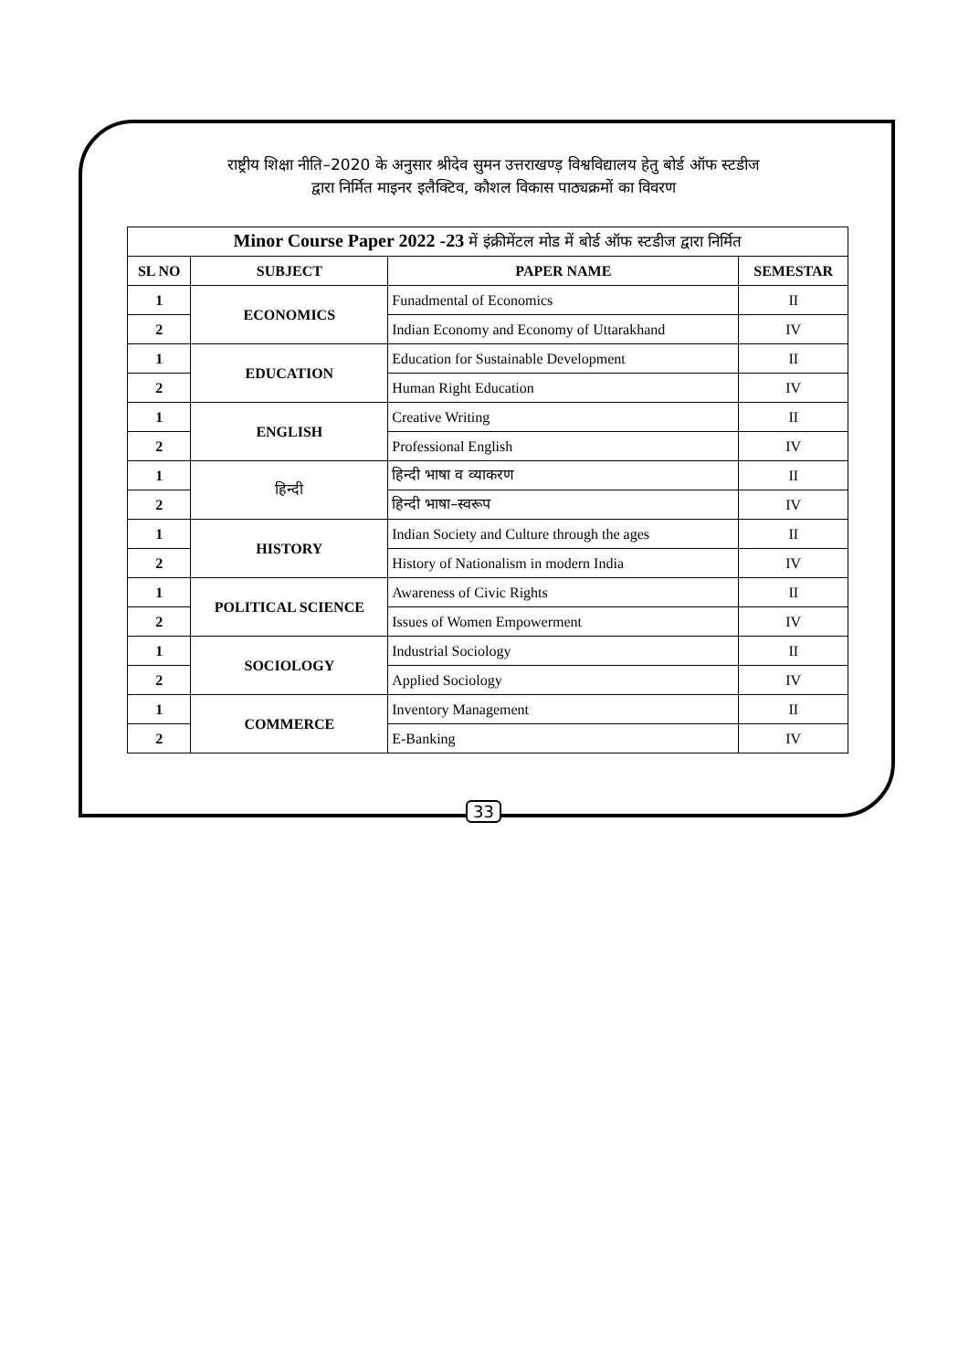राष्ट्रीय शिक्षा नीति–2020 के अनुसार श्रीदेव सुमन उत्तराखण्ड़ विश्वविद्यालय हेतु बोर्ड ऑफ स्टडीज
द्वारा निर्मित माइनर इलैक्टिव, कौशल विकास पाठ्यक्रमों का विवरण
| Minor Course Paper 2022 -23 में इंक्रीमेंटल मोड में बोर्ड ऑफ स्टडीज द्वारा निर्मित | | | |
| --- | --- | --- | --- |
| SL NO | SUBJECT | PAPER NAME | SEMESTAR |
| 1 | ECONOMICS | Funadmental of Economics | II |
| 2 | | Indian Economy and Economy of Uttarakhand | IV |
| 1 | EDUCATION | Education for Sustainable Development | II |
| 2 | | Human Right Education | IV |
| 1 | ENGLISH | Creative Writing | II |
| 2 | | Professional English | IV |
| 1 | हिन्दी | हिन्दी भाषा व व्याकरण | II |
| 2 | | हिन्दी भाषा–स्वरूप | IV |
| 1 | HISTORY | Indian Society and Culture through the ages | II |
| 2 | | History of Nationalism in modern India | IV |
| 1 | POLITICAL SCIENCE | Awareness of Civic Rights | II |
| 2 | | Issues of Women Empowerment | IV |
| 1 | SOCIOLOGY | Industrial Sociology | II |
| 2 | | Applied Sociology | IV |
| 1 | COMMERCE | Inventory Management | II |
| 2 | | E-Banking | IV |
33